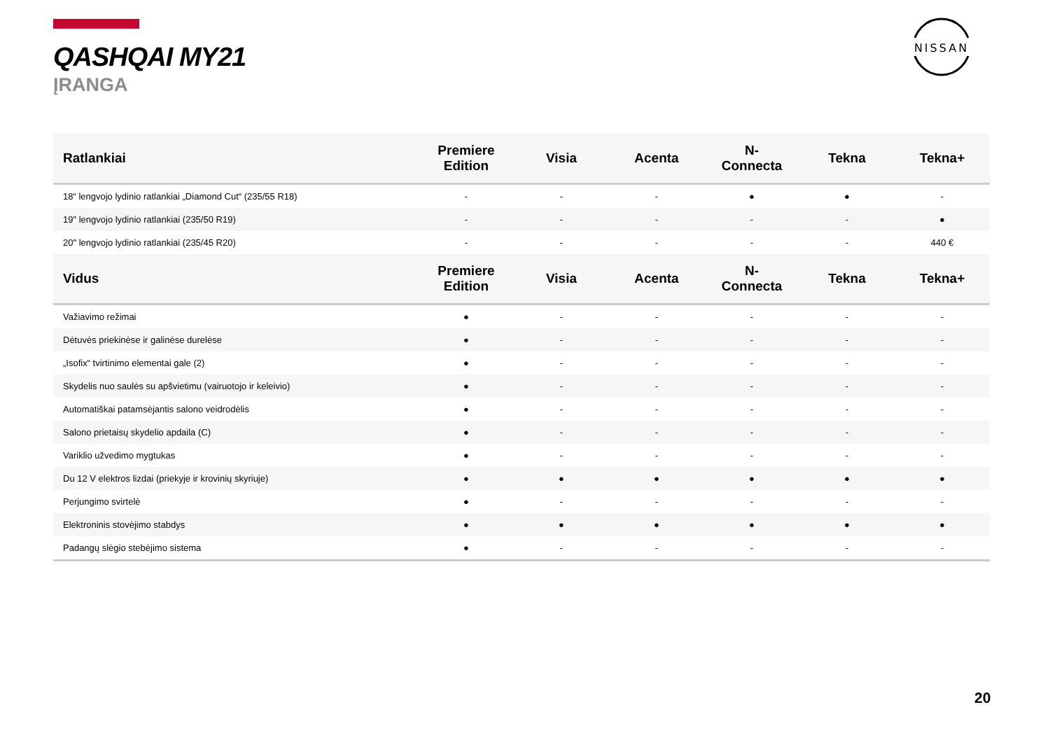QASHQAI MY21
ĮRANGA
NISSAN
| Ratlankiai | Premiere Edition | Visia | Acenta | N- Connecta | Tekna | Tekna+ |
| --- | --- | --- | --- | --- | --- | --- |
| 18“ lengvojo lydinio ratlankiai „Diamond Cut“ (235/55 R18) | - | - | - | ● | ● | - |
| 19" lengvojo lydinio ratlankiai (235/50 R19) | - | - | - | - | - | ● |
| 20" lengvojo lydinio ratlankiai (235/45 R20) | - | - | - | - | - | 440 € |
| Vidus | Premiere Edition | Visia | Acenta | N- Connecta | Tekna | Tekna+ |
| Važiavimo režimai | ● | - | - | - | - | - |
| Dėtuvės priekinėse ir galinėse durelėse | ● | - | - | - | - | - |
| „Isofix“ tvirtinimo elementai gale (2) | ● | - | - | - | - | - |
| Skydelis nuo saulės su apšvietimu (vairuotojo ir keleivio) | ● | - | - | - | - | - |
| Automatiškai patamsėjantis salono veidrodėlis | ● | - | - | - | - | - |
| Salono prietaisų skydelio apdaila (C) | ● | - | - | - | - | - |
| Variklio užvedimo mygtukas | ● | - | - | - | - | - |
| Du 12 V elektros lizdai (priekyje ir krovinių skyriuje) | ● | ● | ● | ● | ● | ● |
| Perjungimo svirtelė | ● | - | - | - | - | - |
| Elektroninis stovėjimo stabdys | ● | ● | ● | ● | ● | ● |
| Padangų slėgio stebėjimo sistema | ● | - | - | - | - | - |
20